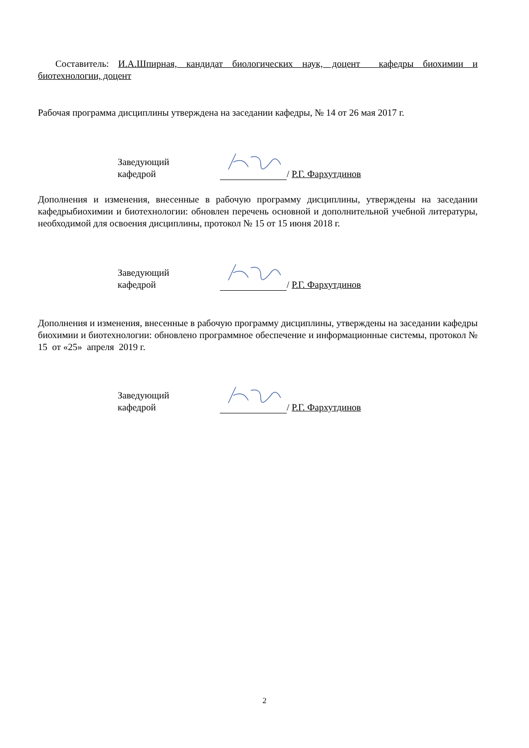Составитель: И.А.Шпирная, кандидат биологических наук, доцент кафедры биохимии и биотехнологии, доцент
Рабочая программа дисциплины утверждена на заседании кафедры, № 14 от 26 мая 2017 г.
Заведующий кафедрой / Р.Г. Фархутдинов
Дополнения и изменения, внесенные в рабочую программу дисциплины, утверждены на заседании кафедрыбиохимии и биотехнологии: обновлен перечень основной и дополнительной учебной литературы, необходимой для освоения дисциплины, протокол № 15 от 15 июня 2018 г.
Заведующий кафедрой / Р.Г. Фархутдинов
Дополнения и изменения, внесенные в рабочую программу дисциплины, утверждены на заседании кафедры биохимии и биотехнологии: обновлено программное обеспечение и информационные системы, протокол № 15 от «25» апреля 2019 г.
Заведующий кафедрой / Р.Г. Фархутдинов
2